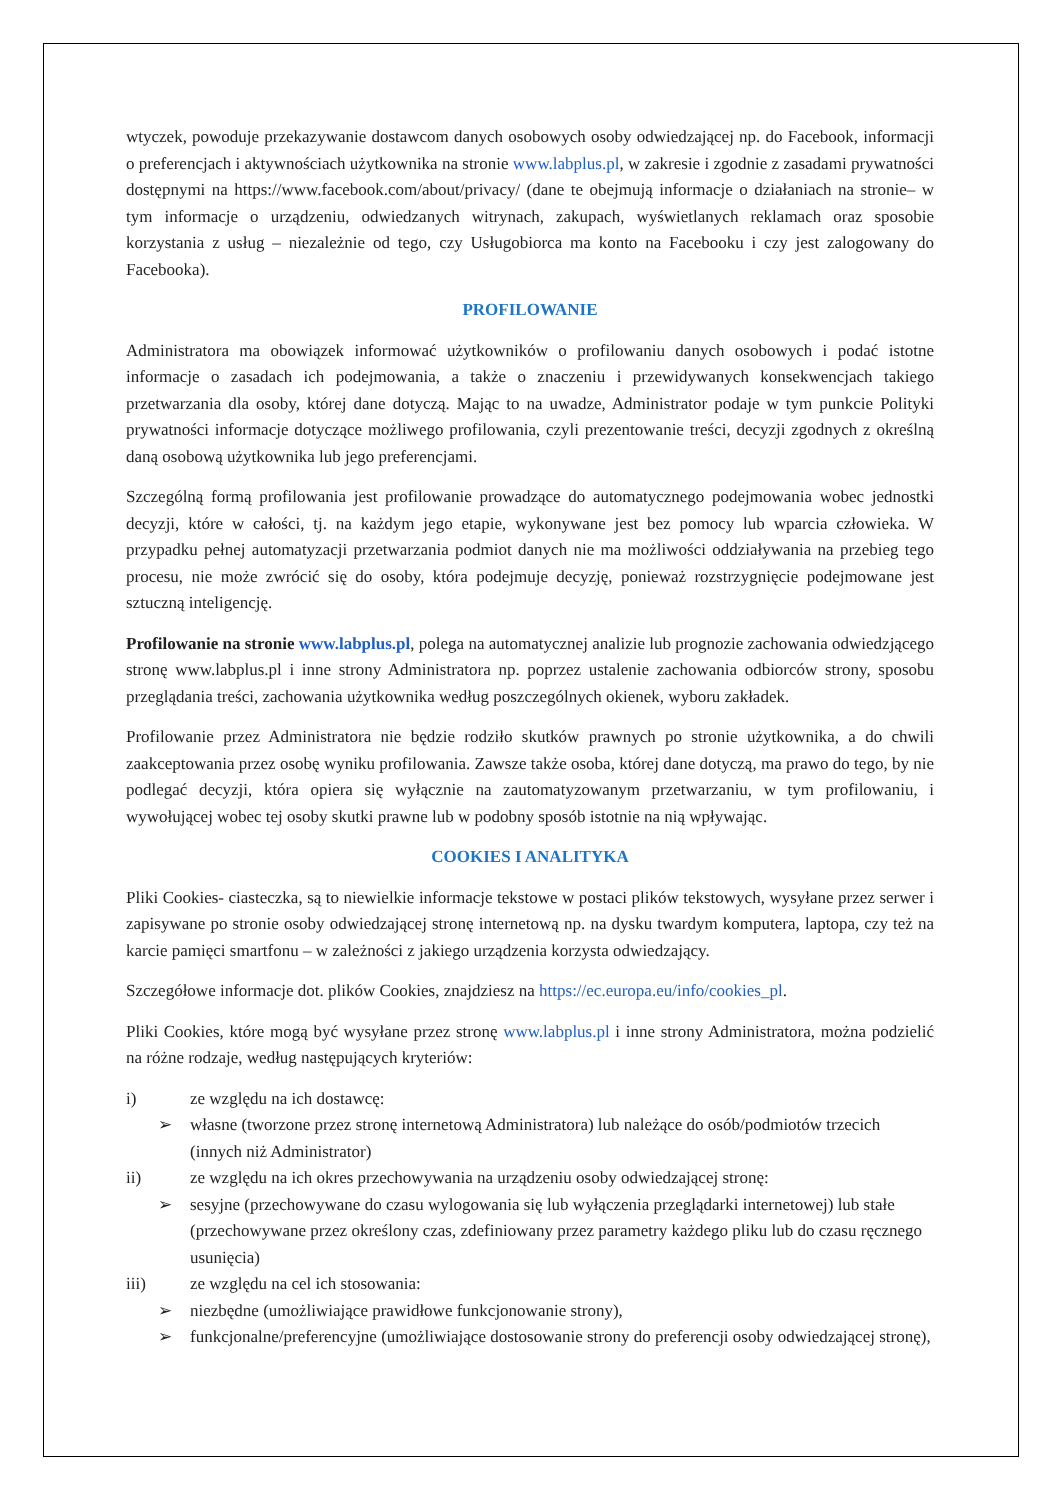wtyczek, powoduje przekazywanie dostawcom danych osobowych osoby odwiedzającej np. do Facebook, informacji o preferencjach i aktywnościach użytkownika na stronie www.labplus.pl, w zakresie i zgodnie z zasadami prywatności dostępnymi na https://www.facebook.com/about/privacy/ (dane te obejmują informacje o działaniach na stronie– w tym informacje o urządzeniu, odwiedzanych witrynach, zakupach, wyświetlanych reklamach oraz sposobie korzystania z usług – niezależnie od tego, czy Usługobiorca ma konto na Facebooku i czy jest zalogowany do Facebooka).
PROFILOWANIE
Administratora ma obowiązek informować użytkowników o profilowaniu danych osobowych i podać istotne informacje o zasadach ich podejmowania, a także o znaczeniu i przewidywanych konsekwencjach takiego przetwarzania dla osoby, której dane dotyczą. Mając to na uwadze, Administrator podaje w tym punkcie Polityki prywatności informacje dotyczące możliwego profilowania, czyli prezentowanie treści, decyzji zgodnych z określną daną osobową użytkownika lub jego preferencjami.
Szczególną formą profilowania jest profilowanie prowadzące do automatycznego podejmowania wobec jednostki decyzji, które w całości, tj. na każdym jego etapie, wykonywane jest bez pomocy lub wparcia człowieka. W przypadku pełnej automatyzacji przetwarzania podmiot danych nie ma możliwości oddziaływania na przebieg tego procesu, nie może zwrócić się do osoby, która podejmuje decyzję, ponieważ rozstrzygnięcie podejmowane jest sztuczną inteligencję.
Profilowanie na stronie www.labplus.pl, polega na automatycznej analizie lub prognozie zachowania odwiedzjącego stronę www.labplus.pl i inne strony Administratora np. poprzez ustalenie zachowania odbiorców strony, sposobu przeglądania treści, zachowania użytkownika według poszczególnych okienek, wyboru zakładek.
Profilowanie przez Administratora nie będzie rodziło skutków prawnych po stronie użytkownika, a do chwili zaakceptowania przez osobę wyniku profilowania. Zawsze także osoba, której dane dotyczą, ma prawo do tego, by nie podlegać decyzji, która opiera się wyłącznie na zautomatyzowanym przetwarzaniu, w tym profilowaniu, i wywołującej wobec tej osoby skutki prawne lub w podobny sposób istotnie na nią wpływając.
COOKIES I ANALITYKA
Pliki Cookies- ciasteczka, są to niewielkie informacje tekstowe w postaci plików tekstowych, wysyłane przez serwer i zapisywane po stronie osoby odwiedzającej stronę internetową np. na dysku twardym komputera, laptopa, czy też na karcie pamięci smartfonu – w zależności z jakiego urządzenia korzysta odwiedzający.
Szczegółowe informacje dot. plików Cookies, znajdziesz na https://ec.europa.eu/info/cookies_pl.
Pliki Cookies, które mogą być wysyłane przez stronę www.labplus.pl i inne strony Administratora, można podzielić na różne rodzaje, według następujących kryteriów:
i) ze względu na ich dostawcę:
➢ własne (tworzone przez stronę internetową Administratora) lub należące do osób/podmiotów trzecich (innych niż Administrator)
ii) ze względu na ich okres przechowywania na urządzeniu osoby odwiedzającej stronę:
➢ sesyjne (przechowywane do czasu wylogowania się lub wyłączenia przeglądarki internetowej) lub stałe (przechowywane przez określony czas, zdefiniowany przez parametry każdego pliku lub do czasu ręcznego usunięcia)
iii) ze względu na cel ich stosowania:
➢ niezbędne (umożliwiające prawidłowe funkcjonowanie strony),
➢ funkcjonalne/preferencyjne (umożliwiające dostosowanie strony do preferencji osoby odwiedzającej stronę),